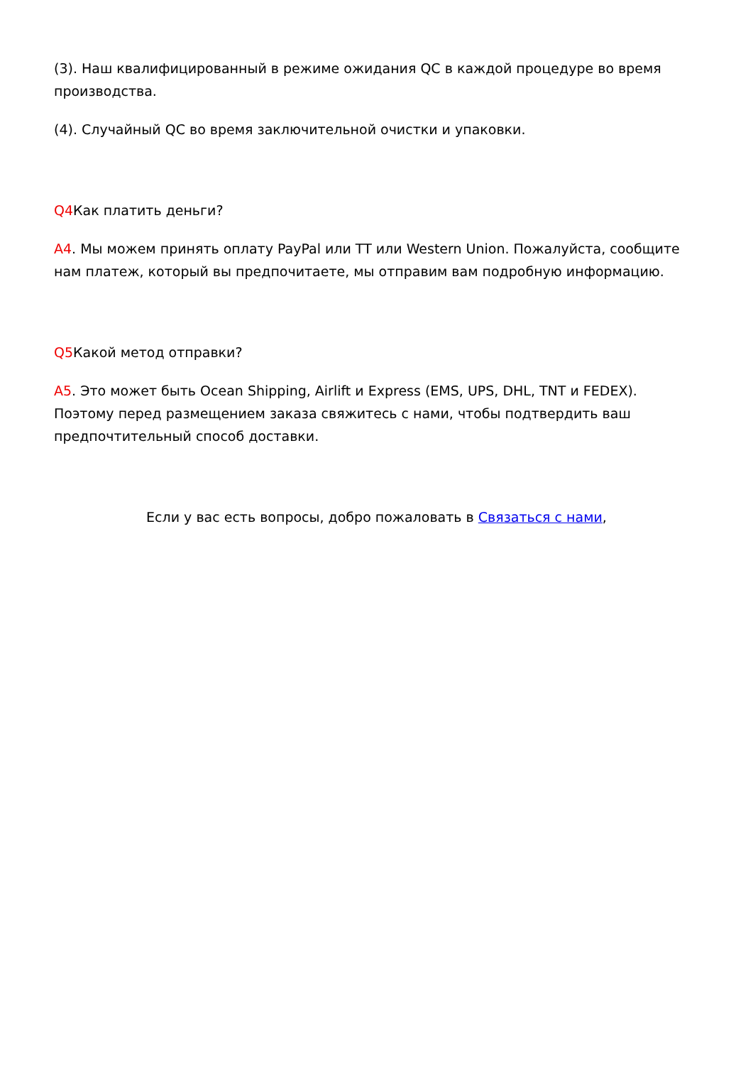(3). Наш квалифицированный в режиме ожидания QC в каждой процедуре во время производства.
(4). Случайный QC во время заключительной очистки и упаковки.
Q4 Как платить деньги?
A4. Мы можем принять оплату PayPal или TT или Western Union. Пожалуйста, сообщите нам платеж, который вы предпочитаете, мы отправим вам подробную информацию.
Q5 Какой метод отправки?
A5. Это может быть Ocean Shipping, Airlift и Express (EMS, UPS, DHL, TNT и FEDEX). Поэтому перед размещением заказа свяжитесь с нами, чтобы подтвердить ваш предпочтительный способ доставки.
Если у вас есть вопросы, добро пожаловать в Связаться с нами,